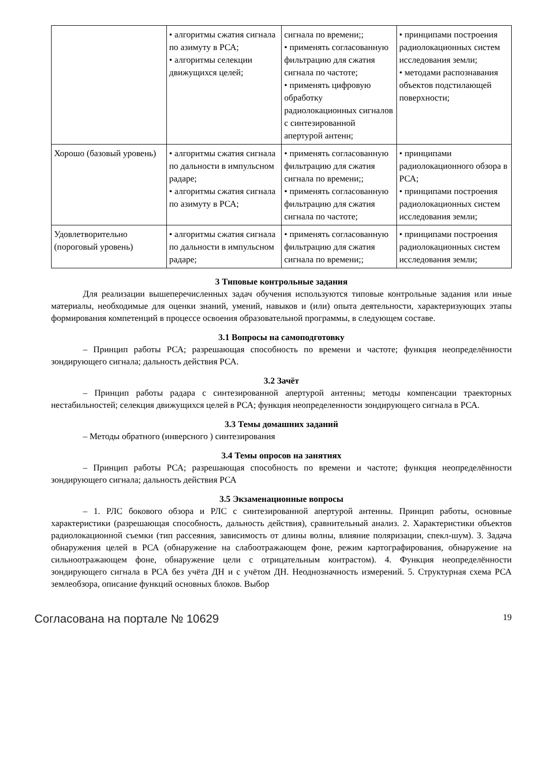| | • алгоритмы сжатия сигнала по азимуту в РСА; • алгоритмы селекции движущихся целей; | сигнала по времени;; • применять согласованную фильтрацию для сжатия сигнала по частоте; • применять цифровую обработку радиолокационных сигналов с синтезированной апертурой антенн; | • принципами построения радиолокационных систем исследования земли; • методами распознавания объектов подстилающей поверхности; |
| Хорошо (базовый уровень) | • алгоритмы сжатия сигнала по дальности в импульсном радаре; • алгоритмы сжатия сигнала по азимуту в РСА; | • применять согласованную фильтрацию для сжатия сигнала по времени;; • применять согласованную фильтрацию для сжатия сигнала по частоте; | • принципами радиолокационного обзора в РСА; • принципами построения радиолокационных систем исследования земли; |
| Удовлетворительно (пороговый уровень) | • алгоритмы сжатия сигнала по дальности в импульсном радаре; | • применять согласованную фильтрацию для сжатия сигнала по времени;; | • принципами построения радиолокационных систем исследования земли; |
3 Типовые контрольные задания
Для реализации вышеперечисленных задач обучения используются типовые контрольные задания или иные материалы, необходимые для оценки знаний, умений, навыков и (или) опыта деятельности, характеризующих этапы формирования компетенций в процессе освоения образовательной программы, в следующем составе.
3.1 Вопросы на самоподготовку
– Принцип работы РСА; разрешающая способность по времени и частоте; функция неопределённости зондирующего сигнала; дальность действия РСА.
3.2 Зачёт
– Принцип работы радара с синтезированной апертурой антенны; методы компенсации траекторных нестабильностей; селекция движущихся целей в РСА; функция неопределенности зондирующего сигнала в РСА.
3.3 Темы домашних заданий
– Методы обратного (инверсного ) синтезирования
3.4 Темы опросов на занятиях
– Принцип работы РСА; разрешающая способность по времени и частоте; функция неопределённости зондирующего сигнала; дальность действия РСА
3.5 Экзаменационные вопросы
– 1. РЛС бокового обзора и РЛС с синтезированной апертурой антенны. Принцип работы, основные характеристики (разрешающая способность, дальность действия), сравнительный анализ. 2. Характеристики объектов радиолокационной съемки (тип рассеяния, зависимость от длины волны, влияние поляризации, спекл-шум). 3. Задача обнаружения целей в РСА (обнаружение на слабоотражающем фоне, режим картографирования, обнаружение на сильноотражающем фоне, обнаружение цели с отрицательным контрастом). 4. Функция неопределённости зондирующего сигнала в РСА без учёта ДН и с учётом ДН. Неоднозначность измерений. 5. Структурная схема РСА землеобзора, описание функций основных блоков. Выбор
Согласована на портале № 10629 19